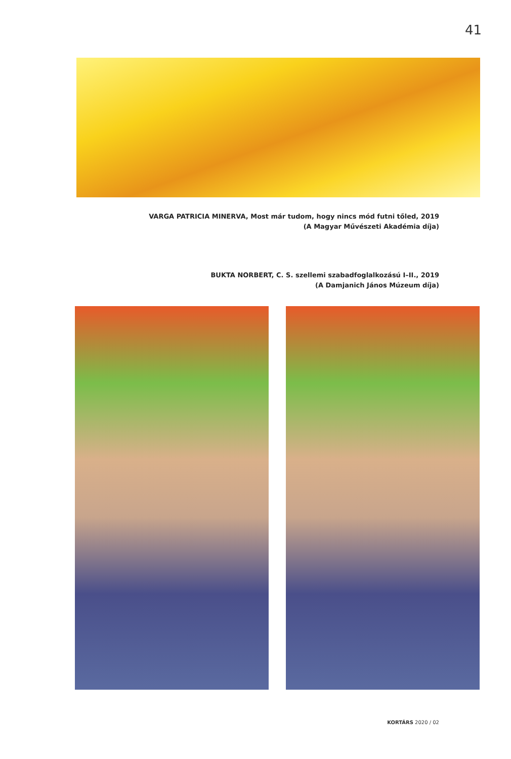41
VARGA PATRICIA MINERVA, Most már tudom, hogy nincs mód futni tőled, 2019
(A Magyar Művészeti Akadémia díja)
BUKTA NORBERT, C. S. szellemi szabadfoglalkozású I–II., 2019
(A Damjanich János Múzeum díja)
KORTÁRS 2020 / 02